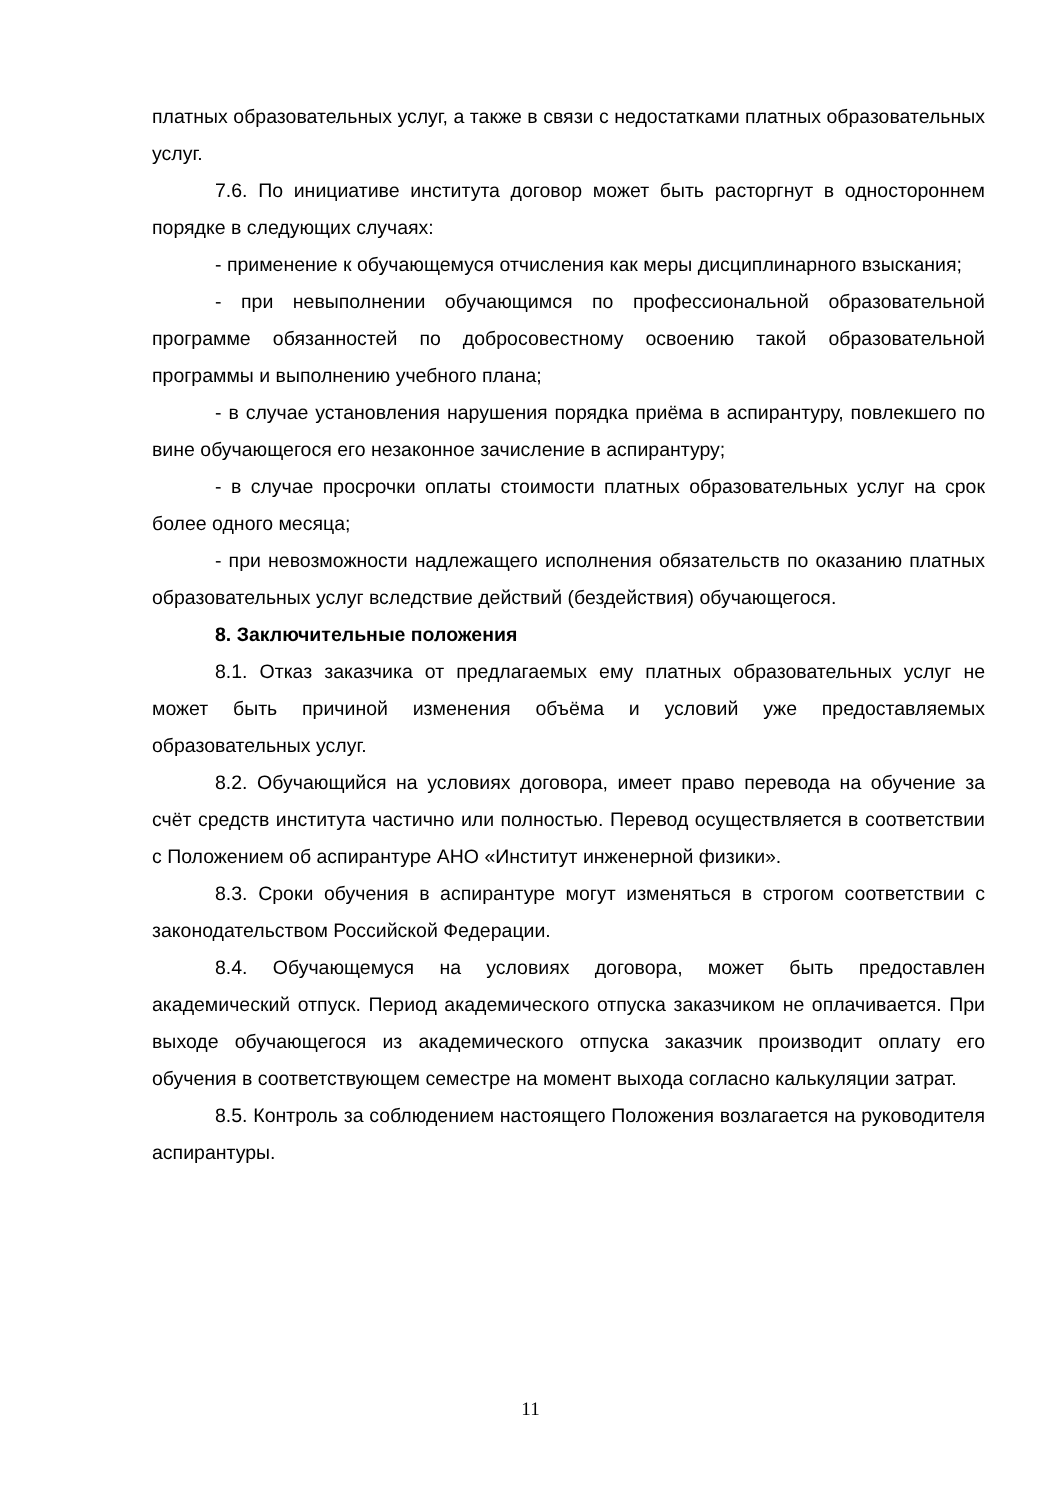платных образовательных услуг, а также в связи с недостатками платных образовательных услуг.
7.6. По инициативе института договор может быть расторгнут в одностороннем порядке в следующих случаях:
- применение к обучающемуся отчисления как меры дисциплинарного взыскания;
- при невыполнении обучающимся по профессиональной образовательной программе обязанностей по добросовестному освоению такой образовательной программы и выполнению учебного плана;
- в случае установления нарушения порядка приёма в аспирантуру, повлекшего по вине обучающегося его незаконное зачисление в аспирантуру;
- в случае просрочки оплаты стоимости платных образовательных услуг на срок более одного месяца;
- при невозможности надлежащего исполнения обязательств по оказанию платных образовательных услуг вследствие действий (бездействия) обучающегося.
8. Заключительные положения
8.1. Отказ заказчика от предлагаемых ему платных образовательных услуг не может быть причиной изменения объёма и условий уже предоставляемых образовательных услуг.
8.2. Обучающийся на условиях договора, имеет право перевода на обучение за счёт средств института частично или полностью. Перевод осуществляется в соответствии с Положением об аспирантуре АНО «Институт инженерной физики».
8.3. Сроки обучения в аспирантуре могут изменяться в строгом соответствии с законодательством Российской Федерации.
8.4. Обучающемуся на условиях договора, может быть предоставлен академический отпуск. Период академического отпуска заказчиком не оплачивается. При выходе обучающегося из академического отпуска заказчик производит оплату его обучения в соответствующем семестре на момент выхода согласно калькуляции затрат.
8.5. Контроль за соблюдением настоящего Положения возлагается на руководителя аспирантуры.
11